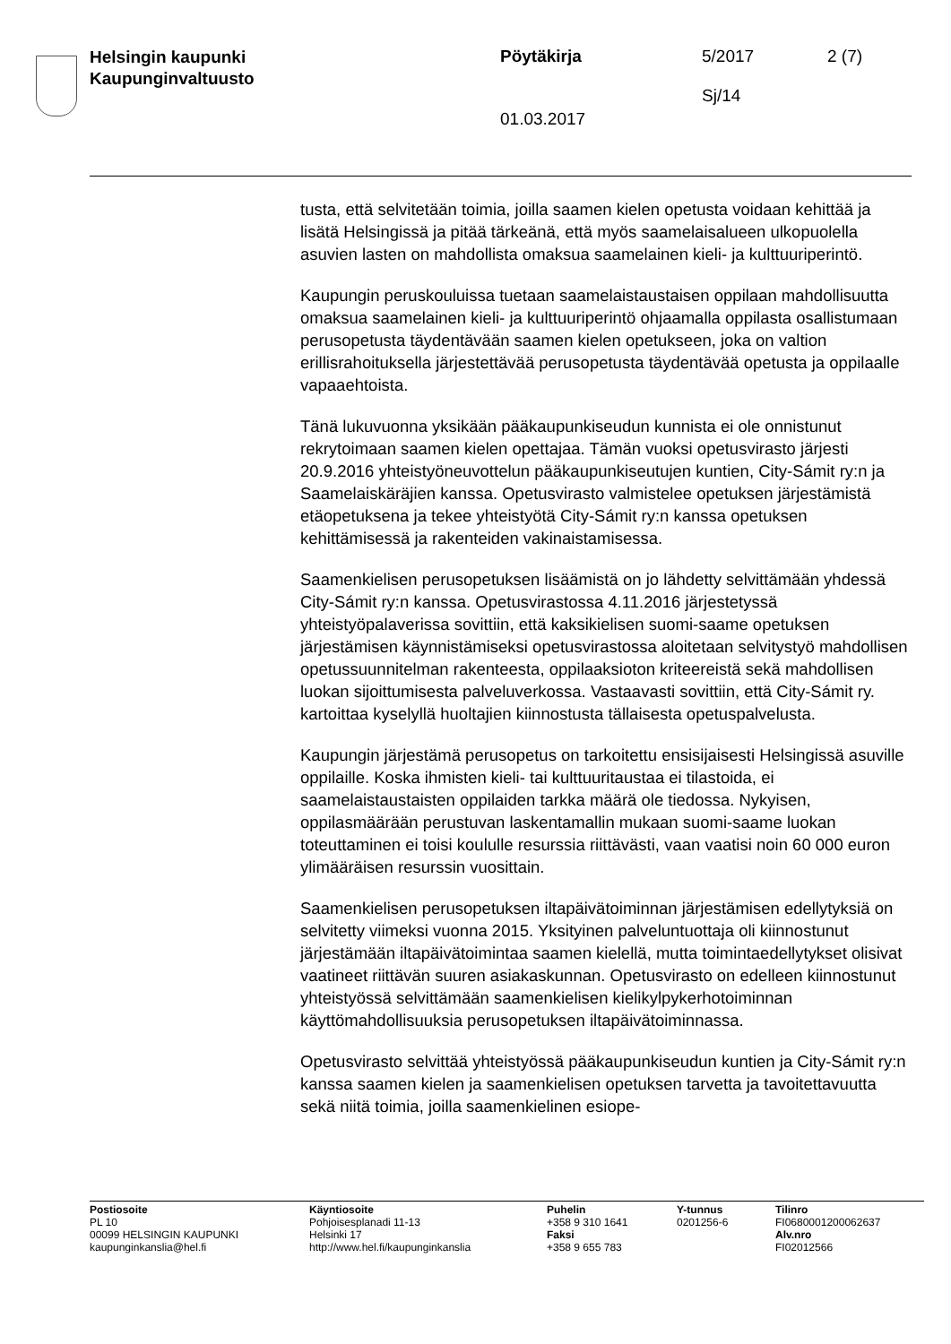Helsingin kaupunki
Kaupunginvaltuusto
Pöytäkirja 5/2017 2 (7)
Sj/14
01.03.2017
tusta, että selvitetään toimia, joilla saamen kielen opetusta voidaan kehittää ja lisätä Helsingissä ja pitää tärkeänä, että myös saamelaisalueen ulkopuolella asuvien lasten on mahdollista omaksua saamelainen kieli- ja kulttuuriperintö.
Kaupungin peruskouluissa tuetaan saamelaistaustaisen oppilaan mahdollisuutta omaksua saamelainen kieli- ja kulttuuriperintö ohjaamalla oppilasta osallistumaan perusopetusta täydentävään saamen kielen opetukseen, joka on valtion erillisrahoituksella järjestettävää perusopetusta täydentävää opetusta ja oppilaalle vapaaehtoista.
Tänä lukuvuonna yksikään pääkaupunkiseudun kunnista ei ole onnistunut rekrytoimaan saamen kielen opettajaa. Tämän vuoksi opetusvirasto järjesti 20.9.2016 yhteistyöneuvottelun pääkaupunkiseutujen kuntien, City-Sámit ry:n ja Saamelaiskäräjien kanssa. Opetusvirasto valmistelee opetuksen järjestämistä etäopetuksena ja tekee yhteistyötä City-Sámit ry:n kanssa opetuksen kehittämisessä ja rakenteiden vakinaistamisessa.
Saamenkielisen perusopetuksen lisäämistä on jo lähdetty selvittämään yhdessä City-Sámit ry:n kanssa. Opetusvirastossa 4.11.2016 järjestetyssä yhteistyöpalaverissa sovittiin, että kaksikielisen suomi-saame opetuksen järjestämisen käynnistämiseksi opetusvirastossa aloitetaan selvitystyö mahdollisen opetussuunnitelman rakenteesta, oppilaaksioton kriteereistä sekä mahdollisen luokan sijoittumisesta palveluverkossa. Vastaavasti sovittiin, että City-Sámit ry. kartoittaa kyselyllä huoltajien kiinnostusta tällaisesta opetuspalvelusta.
Kaupungin järjestämä perusopetus on tarkoitettu ensisijaisesti Helsingissä asuville oppilaille. Koska ihmisten kieli- tai kulttuuritaustaa ei tilastoida, ei saamelaistaustaisten oppilaiden tarkka määrä ole tiedossa. Nykyisen, oppilasmäärään perustuvan laskentamallin mukaan suomi-saame luokan toteuttaminen ei toisi koululle resurssia riittävästi, vaan vaatisi noin 60 000 euron ylimääräisen resurssin vuosittain.
Saamenkielisen perusopetuksen iltapäivätoiminnan järjestämisen edellytyksiä on selvitetty viimeksi vuonna 2015. Yksityinen palveluntuottaja oli kiinnostunut järjestämään iltapäivätoimintaa saamen kielellä, mutta toimintaedellytykset olisivat vaatineet riittävän suuren asiakaskunnan. Opetusvirasto on edelleen kiinnostunut yhteistyössä selvittämään saamenkielisen kielikylpykerhotoiminnan käyttömahdollisuuksia perusopetuksen iltapäivätoiminnassa.
Opetusvirasto selvittää yhteistyössä pääkaupunkiseudun kuntien ja City-Sámit ry:n kanssa saamen kielen ja saamenkielisen opetuksen tarvetta ja tavoitettavuutta sekä niitä toimia, joilla saamenkielinen esiope-
Postiosoite
PL 10
00099 HELSINGIN KAUPUNKI
kaupunginkanslia@hel.fi
Käyntiosoite
Pohjoisesplanadi 11-13
Helsinki 17
http://www.hel.fi/kaupunginkanslia
Puhelin
+358 9 310 1641
Faksi
+358 9 655 783
Y-tunnus
0201256-6
Tilinro
FI0680001200062637
Alv.nro
FI02012566